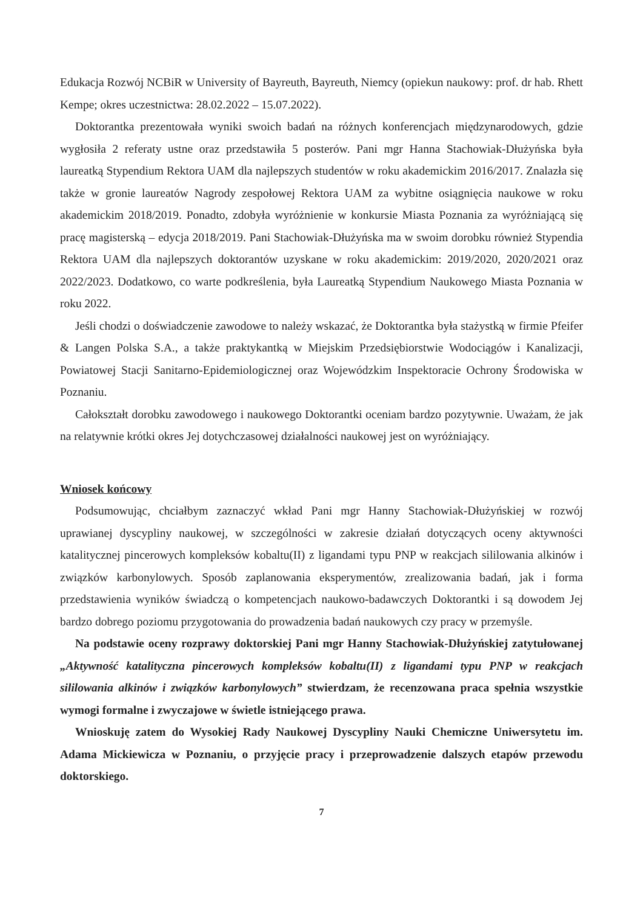Edukacja Rozwój NCBiR w University of Bayreuth, Bayreuth, Niemcy (opiekun naukowy: prof. dr hab. Rhett Kempe; okres uczestnictwa: 28.02.2022 – 15.07.2022).
Doktorantka prezentowała wyniki swoich badań na różnych konferencjach międzynarodowych, gdzie wygłosiła 2 referaty ustne oraz przedstawiła 5 posterów. Pani mgr Hanna Stachowiak-Dłużyńska była laureatką Stypendium Rektora UAM dla najlepszych studentów w roku akademickim 2016/2017. Znalazła się także w gronie laureatów Nagrody zespołowej Rektora UAM za wybitne osiągnięcia naukowe w roku akademickim 2018/2019. Ponadto, zdobyła wyróżnienie w konkursie Miasta Poznania za wyróżniającą się pracę magisterską – edycja 2018/2019. Pani Stachowiak-Dłużyńska ma w swoim dorobku również Stypendia Rektora UAM dla najlepszych doktorantów uzyskane w roku akademickim: 2019/2020, 2020/2021 oraz 2022/2023. Dodatkowo, co warte podkreślenia, była Laureatką Stypendium Naukowego Miasta Poznania w roku 2022.
Jeśli chodzi o doświadczenie zawodowe to należy wskazać, że Doktorantka była stażystką w firmie Pfeifer & Langen Polska S.A., a także praktykantką w Miejskim Przedsiębiorstwie Wodociągów i Kanalizacji, Powiatowej Stacji Sanitarno-Epidemiologicznej oraz Wojewódzkim Inspektoracie Ochrony Środowiska w Poznaniu.
Całokształt dorobku zawodowego i naukowego Doktorantki oceniam bardzo pozytywnie. Uważam, że jak na relatywnie krótki okres Jej dotychczasowej działalności naukowej jest on wyróżniający.
Wniosek końcowy
Podsumowując, chciałbym zaznaczyć wkład Pani mgr Hanny Stachowiak-Dłużyńskiej w rozwój uprawianej dyscypliny naukowej, w szczególności w zakresie działań dotyczących oceny aktywności katalitycznej pincerowych kompleksów kobaltu(II) z ligandami typu PNP w reakcjach sililowania alkinów i związków karbonylowych. Sposób zaplanowania eksperymentów, zrealizowania badań, jak i forma przedstawienia wyników świadczą o kompetencjach naukowo-badawczych Doktorantki i są dowodem Jej bardzo dobrego poziomu przygotowania do prowadzenia badań naukowych czy pracy w przemyśle.
Na podstawie oceny rozprawy doktorskiej Pani mgr Hanny Stachowiak-Dłużyńskiej zatytułowanej „Aktywność katalityczna pincerowych kompleksów kobaltu(II) z ligandami typu PNP w reakcjach sililowania alkinów i związków karbonylowych” stwierdzam, że recenzowana praca spełnia wszystkie wymogi formalne i zwyczajowe w świetle istniejącego prawa.
Wnioskuję zatem do Wysokiej Rady Naukowej Dyscypliny Nauki Chemiczne Uniwersytetu im. Adama Mickiewicza w Poznaniu, o przyjęcie pracy i przeprowadzenie dalszych etapów przewodu doktorskiego.
7